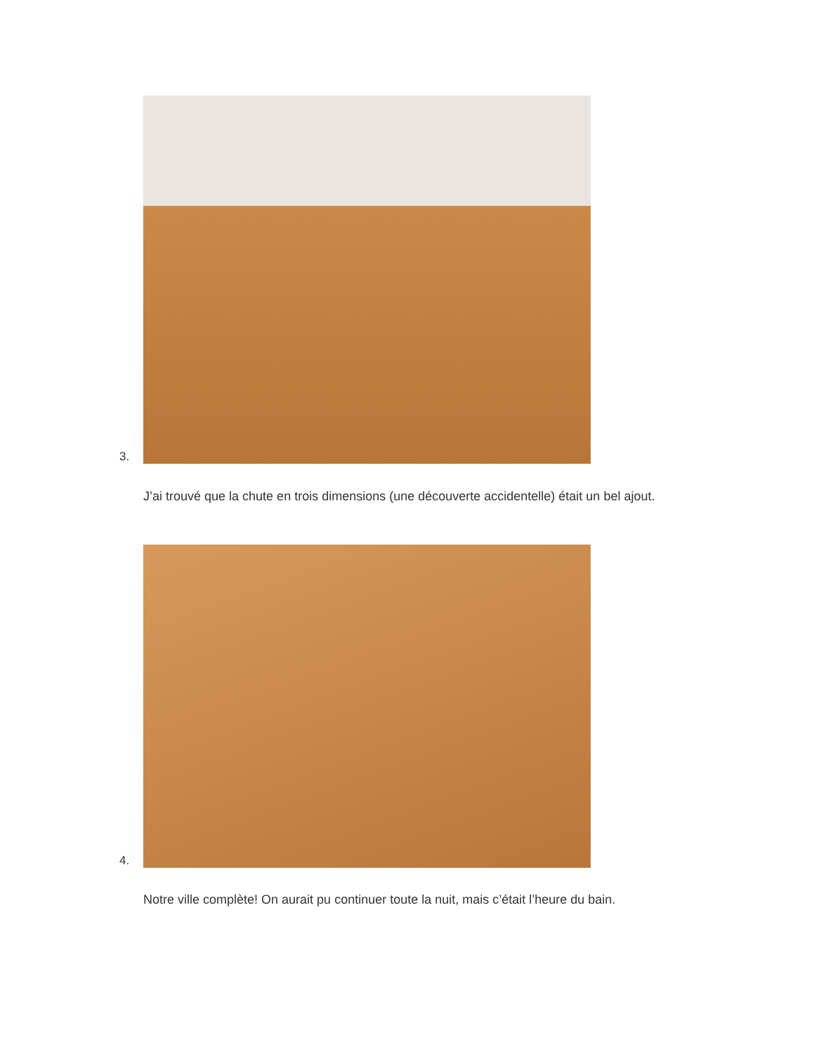3.
J’ai trouvé que la chute en trois dimensions (une découverte accidentelle) était un bel ajout.
4.
Notre ville complète! On aurait pu continuer toute la nuit, mais c’était l’heure du bain.